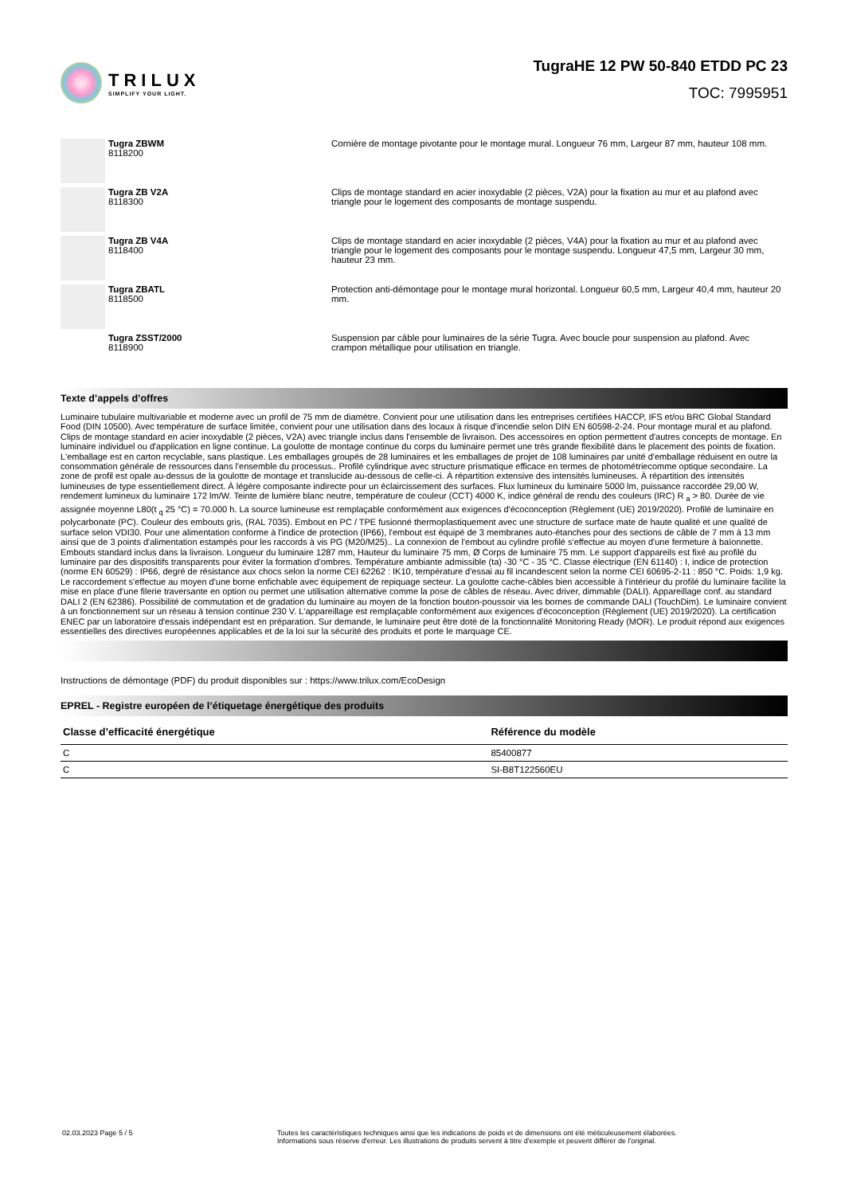TRILUX
SIMPLIFY YOUR LIGHT.
TugraHE 12 PW 50-840 ETDD PC 23
TOC: 7995951
Tugra ZBWM
8118200
Cornière de montage pivotante pour le montage mural. Longueur 76 mm, Largeur 87 mm, hauteur 108 mm.
Tugra ZB V2A
8118300
Clips de montage standard en acier inoxydable (2 pièces, V2A) pour la fixation au mur et au plafond avec triangle pour le logement des composants de montage suspendu.
Tugra ZB V4A
8118400
Clips de montage standard en acier inoxydable (2 pièces, V4A) pour la fixation au mur et au plafond avec triangle pour le logement des composants pour le montage suspendu. Longueur 47,5 mm, Largeur 30 mm, hauteur 23 mm.
Tugra ZBATL
8118500
Protection anti-démontage pour le montage mural horizontal. Longueur 60,5 mm, Largeur 40,4 mm, hauteur 20 mm.
Tugra ZSST/2000
8118900
Suspension par câble pour luminaires de la série Tugra. Avec boucle pour suspension au plafond. Avec crampon métallique pour utilisation en triangle.
Texte d’appels d’offres
Luminaire tubulaire multivariable et moderne avec un profil de 75 mm de diamètre. Convient pour une utilisation dans les entreprises certifiées HACCP, IFS et/ou BRC Global Standard Food (DIN 10500). Avec température de surface limitée, convient pour une utilisation dans des locaux à risque d'incendie selon DIN EN 60598-2-24. Pour montage mural et au plafond. Clips de montage standard en acier inoxydable (2 pièces, V2A) avec triangle inclus dans l'ensemble de livraison. Des accessoires en option permettent d'autres concepts de montage. En luminaire individuel ou d'application en ligne continue. La goulotte de montage continue du corps du luminaire permet une très grande flexibilité dans le placement des points de fixation. L'emballage est en carton recyclable, sans plastique. Les emballages groupés de 28 luminaires et les emballages de projet de 108 luminaires par unité d'emballage réduisent en outre la consommation générale de ressources dans l'ensemble du processus.. Profilé cylindrique avec structure prismatique efficace en termes de photométriecomme optique secondaire. La zone de profil est opale au-dessus de la goulotte de montage et translucide au-dessous de celle-ci. À répartition extensive des intensités lumineuses. À répartition des intensités lumineuses de type essentiellement direct. À légère composante indirecte pour un éclaircissement des surfaces. Flux lumineux du luminaire 5000 lm, puissance raccordée 29,00 W, rendement lumineux du luminaire 172 lm/W. Teinte de lumière blanc neutre, température de couleur (CCT) 4000 K, indice général de rendu des couleurs (IRC) R <sub>a</sub> > 80. Durée de vie assignée moyenne L80(t <sub>q</sub> 25 °C) = 70.000 h. La source lumineuse est remplaçable conformément aux exigences d'écoconception (Règlement (UE) 2019/2020). Profilé de luminaire en polycarbonate (PC). Couleur des embouts gris, (RAL 7035). Embout en PC / TPE fusionné thermoplastiquement avec une structure de surface mate de haute qualité et une qualité de surface selon VDI30. Pour une alimentation conforme à l'indice de protection (IP66), l'embout est équipé de 3 membranes auto-étanches pour des sections de câble de 7 mm à 13 mm ainsi que de 3 points d'alimentation estampés pour les raccords à vis PG (M20/M25).. La connexion de l'embout au cylindre profilé s'effectue au moyen d'une fermeture à baïonnette. Embouts standard inclus dans la livraison. Longueur du luminaire 1287 mm, Hauteur du luminaire 75 mm, Ø Corps de luminaire 75 mm. Le support d'appareils est fixé au profilé du luminaire par des dispositifs transparents pour éviter la formation d'ombres. Température ambiante admissible (ta) -30 °C - 35 °C. Classe électrique (EN 61140) : I, indice de protection (norme EN 60529) : IP66, degré de résistance aux chocs selon la norme CEI 62262 : IK10, température d'essai au fil incandescent selon la norme CEI 60695-2-11 : 850 °C. Poids: 1,9 kg. Le raccordement s'effectue au moyen d'une borne enfichable avec équipement de repiquage secteur. La goulotte cache-câbles bien accessible à l'intérieur du profilé du luminaire facilite la mise en place d'une filerie traversante en option ou permet une utilisation alternative comme la pose de câbles de réseau. Avec driver, dimmable (DALI). Appareillage conf. au standard DALI 2 (EN 62386). Possibilité de commutation et de gradation du luminaire au moyen de la fonction bouton-poussoir via les bornes de commande DALI (TouchDim). Le luminaire convient à un fonctionnement sur un réseau à tension continue 230 V. L'appareillage est remplaçable conformément aux exigences d'écoconception (Règlement (UE) 2019/2020). La certification ENEC par un laboratoire d'essais indépendant est en préparation. Sur demande, le luminaire peut être doté de la fonctionnalité Monitoring Ready (MOR). Le produit répond aux exigences essentielles des directives européennes applicables et de la loi sur la sécurité des produits et porte le marquage CE.
Instructions de démontage (PDF) du produit disponibles sur : https://www.trilux.com/EcoDesign
EPREL - Registre européen de l’étiquetage énergétique des produits
| Classe d’efficacité énergétique | Référence du modèle |
| --- | --- |
| C | 85400877 |
| C | SI-B8T122560EU |
02.03.2023 Page 5 / 5 Toutes les caractéristiques techniques ainsi que les indications de poids et de dimensions ont été méticuleusement élaborées.
Informations sous réserve d'erreur. Les illustrations de produits servent à titre d'exemple et peuvent différer de l'original.